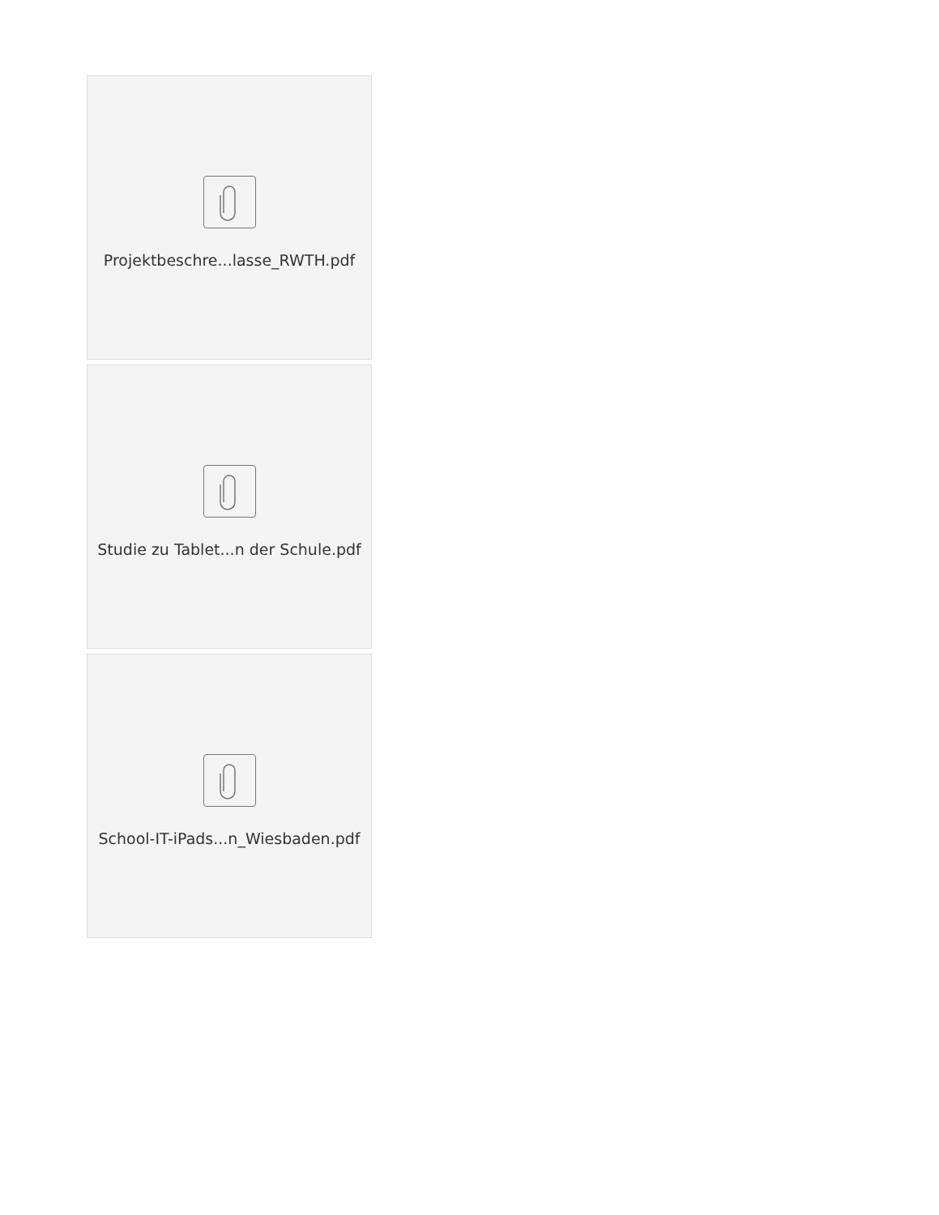Projektbeschre...lasse_RWTH.pdf
Studie zu Tablet...n der Schule.pdf
School-IT-iPads...n_Wiesbaden.pdf